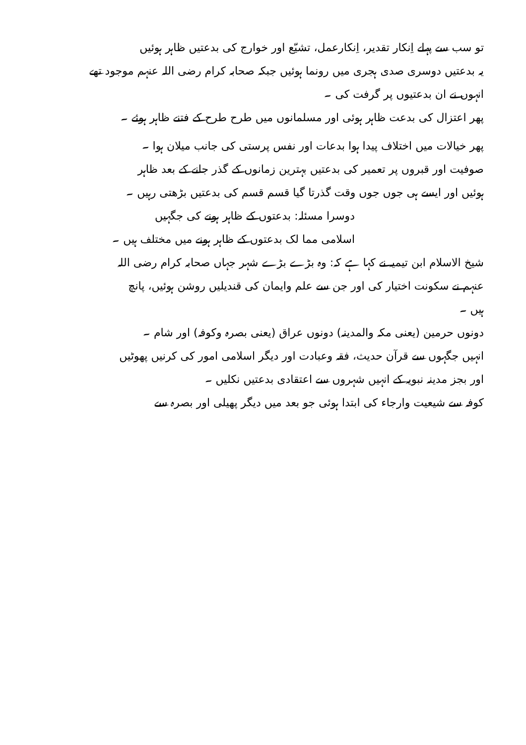تو سب سے پہلے اِنکار تقدیر، اِنکارعمل، تشیّع اور خوارج کی بدعتیں ظاہر ہوئیں
یہ بدعتیں دوسری صدی ہجری میں رونما ہوئیں جبکہ صحابہ کرام رضی اللہ عنہم موجود تھے
انہوں نے ان بدعتیوں پر گرفت کی ۔
پھر اعتزال کی بدعت ظاہر ہوئی اور مسلمانوں میں طرح طرح کے فتنے ظاہر ہوئے ۔
پھر خیالات میں اختلاف پیدا ہوا بدعات اور نفس پرستی کی جانب میلان ہوا ۔
صوفیت اور قبروں پر تعمیر کی بدعتیں بہترین زمانوں کے گذر جانے کے بعد ظاہر
ہوئیں اور ایسے ہی جوں جوں وقت گذرتا گیا قسم قسم کی بدعتیں بڑھتی رہیں ۔
دوسرا مسئلہ: بدعتوں کے ظاہر ہونے کی جگہیں
اسلامی مما لک بدعتوں کے ظاہر ہونے میں مختلف ہیں ۔
شیخ الاسلام ابن تیمیہ نے کہا ہے کہ: وہ بڑے بڑے شہر جہاں صحابہ کرام رضی اللہ
عنہم نے سکونت اختیار کی اور جن سے علم وایمان کی قندیلیں روشن ہوئیں، پانچ
ہیں ۔
دونوں حرمین (یعنی مکہ والمدینہ) دونوں عراق (یعنی بصرہ وکوفہ) اور شام ۔
انہیں جگہوں سے قرآن حدیث، فقہ وعبادت اور دیگر اسلامی امور کی کرنیں پھوٹیں
اور بجز مدینہ نبویہ کے انہیں شہروں سے اعتقادی بدعتیں نکلیں ۔
کوفہ سے شیعیت وارجاء کی ابتدا ہوئی جو بعد میں دیگر پھیلی اور بصرہ سے